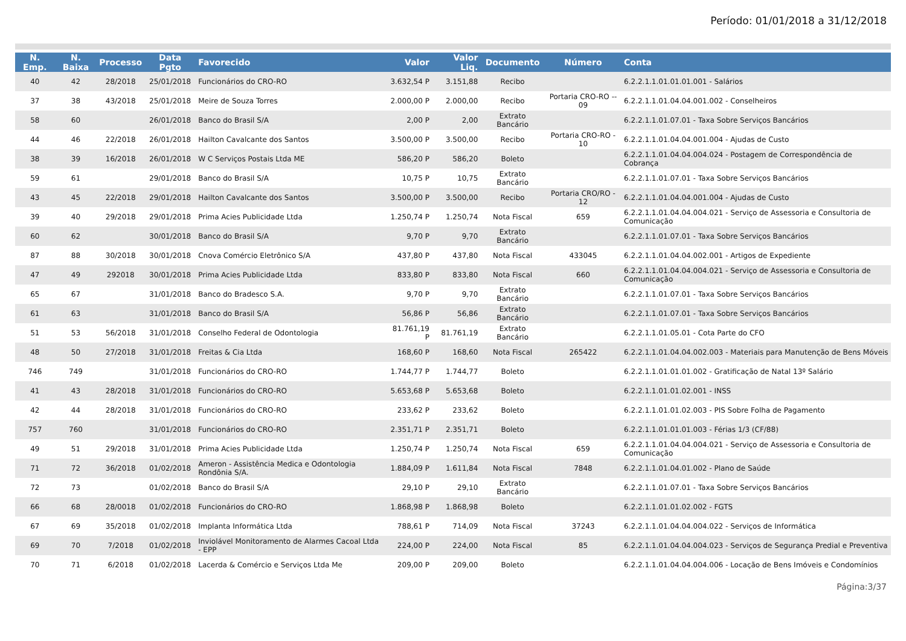Período: 01/01/2018 a 31/12/2018
| N. Emp. | N. Baixa | Processo | Data Pgto | Favorecido | Valor | Valor Liq. | Documento | Número | Conta |
| --- | --- | --- | --- | --- | --- | --- | --- | --- | --- |
| 40 | 42 | 28/2018 | 25/01/2018 | Funcionários do CRO-RO | 3.632,54 P | 3.151,88 | Recibo | | 6.2.2.1.1.01.01.01.001 - Salários |
| 37 | 38 | 43/2018 | 25/01/2018 | Meire de Souza Torres | 2.000,00 P | 2.000,00 | Recibo | Portaria CRO-RO -- 09 | 6.2.2.1.1.01.04.04.001.002 - Conselheiros |
| 58 | 60 | | 26/01/2018 | Banco do Brasil S/A | 2,00 P | 2,00 | Extrato Bancário | | 6.2.2.1.1.01.07.01 - Taxa Sobre Serviços Bancários |
| 44 | 46 | 22/2018 | 26/01/2018 | Hailton Cavalcante dos Santos | 3.500,00 P | 3.500,00 | Recibo | Portaria CRO-RO - 10 | 6.2.2.1.1.01.04.04.001.004 - Ajudas de Custo |
| 38 | 39 | 16/2018 | 26/01/2018 | W C Serviços Postais Ltda ME | 586,20 P | 586,20 | Boleto | | 6.2.2.1.1.01.04.04.004.024 - Postagem de Correspondência de Cobrança |
| 59 | 61 | | 29/01/2018 | Banco do Brasil S/A | 10,75 P | 10,75 | Extrato Bancário | | 6.2.2.1.1.01.07.01 - Taxa Sobre Serviços Bancários |
| 43 | 45 | 22/2018 | 29/01/2018 | Hailton Cavalcante dos Santos | 3.500,00 P | 3.500,00 | Recibo | Portaria CRO/RO - 12 | 6.2.2.1.1.01.04.04.001.004 - Ajudas de Custo |
| 39 | 40 | 29/2018 | 29/01/2018 | Prima Acies Publicidade Ltda | 1.250,74 P | 1.250,74 | Nota Fiscal | 659 | 6.2.2.1.1.01.04.04.004.021 - Serviço de Assessoria e Consultoria de Comunicação |
| 60 | 62 | | 30/01/2018 | Banco do Brasil S/A | 9,70 P | 9,70 | Extrato Bancário | | 6.2.2.1.1.01.07.01 - Taxa Sobre Serviços Bancários |
| 87 | 88 | 30/2018 | 30/01/2018 | Cnova Comércio Eletrônico S/A | 437,80 P | 437,80 | Nota Fiscal | 433045 | 6.2.2.1.1.01.04.04.002.001 - Artigos de Expediente |
| 47 | 49 | 292018 | 30/01/2018 | Prima Acies Publicidade Ltda | 833,80 P | 833,80 | Nota Fiscal | 660 | 6.2.2.1.1.01.04.04.004.021 - Serviço de Assessoria e Consultoria de Comunicação |
| 65 | 67 | | 31/01/2018 | Banco do Bradesco S.A. | 9,70 P | 9,70 | Extrato Bancário | | 6.2.2.1.1.01.07.01 - Taxa Sobre Serviços Bancários |
| 61 | 63 | | 31/01/2018 | Banco do Brasil S/A | 56,86 P | 56,86 | Extrato Bancário | | 6.2.2.1.1.01.07.01 - Taxa Sobre Serviços Bancários |
| 51 | 53 | 56/2018 | 31/01/2018 | Conselho Federal de Odontologia | 81.761,19 P | 81.761,19 | Extrato Bancário | | 6.2.2.1.1.01.05.01 - Cota Parte do CFO |
| 48 | 50 | 27/2018 | 31/01/2018 | Freitas & Cia Ltda | 168,60 P | 168,60 | Nota Fiscal | 265422 | 6.2.2.1.1.01.04.04.002.003 - Materiais para Manutenção de Bens Móveis |
| 746 | 749 | | 31/01/2018 | Funcionários do CRO-RO | 1.744,77 P | 1.744,77 | Boleto | | 6.2.2.1.1.01.01.01.002 - Gratificação de Natal 13º Salário |
| 41 | 43 | 28/2018 | 31/01/2018 | Funcionários do CRO-RO | 5.653,68 P | 5.653,68 | Boleto | | 6.2.2.1.1.01.01.02.001 - INSS |
| 42 | 44 | 28/2018 | 31/01/2018 | Funcionários do CRO-RO | 233,62 P | 233,62 | Boleto | | 6.2.2.1.1.01.01.02.003 - PIS Sobre Folha de Pagamento |
| 757 | 760 | | 31/01/2018 | Funcionários do CRO-RO | 2.351,71 P | 2.351,71 | Boleto | | 6.2.2.1.1.01.01.01.003 - Férias 1/3 (CF/88) |
| 49 | 51 | 29/2018 | 31/01/2018 | Prima Acies Publicidade Ltda | 1.250,74 P | 1.250,74 | Nota Fiscal | 659 | 6.2.2.1.1.01.04.04.004.021 - Serviço de Assessoria e Consultoria de Comunicação |
| 71 | 72 | 36/2018 | 01/02/2018 | Ameron - Assistência Medica e Odontologia Rondônia S/A. | 1.884,09 P | 1.611,84 | Nota Fiscal | 7848 | 6.2.2.1.1.01.04.01.002 - Plano de Saúde |
| 72 | 73 | | 01/02/2018 | Banco do Brasil S/A | 29,10 P | 29,10 | Extrato Bancário | | 6.2.2.1.1.01.07.01 - Taxa Sobre Serviços Bancários |
| 66 | 68 | 28/0018 | 01/02/2018 | Funcionários do CRO-RO | 1.868,98 P | 1.868,98 | Boleto | | 6.2.2.1.1.01.01.02.002 - FGTS |
| 67 | 69 | 35/2018 | 01/02/2018 | Implanta Informática Ltda | 788,61 P | 714,09 | Nota Fiscal | 37243 | 6.2.2.1.1.01.04.04.004.022 - Serviços de Informática |
| 69 | 70 | 7/2018 | 01/02/2018 | Inviolável Monitoramento de Alarmes Cacoal Ltda - EPP | 224,00 P | 224,00 | Nota Fiscal | 85 | 6.2.2.1.1.01.04.04.004.023 - Serviços de Segurança Predial e Preventiva |
| 70 | 71 | 6/2018 | 01/02/2018 | Lacerda & Comércio e Serviços Ltda Me | 209,00 P | 209,00 | Boleto | | 6.2.2.1.1.01.04.04.004.006 - Locação de Bens Imóveis e Condomínios |
Página:3/37